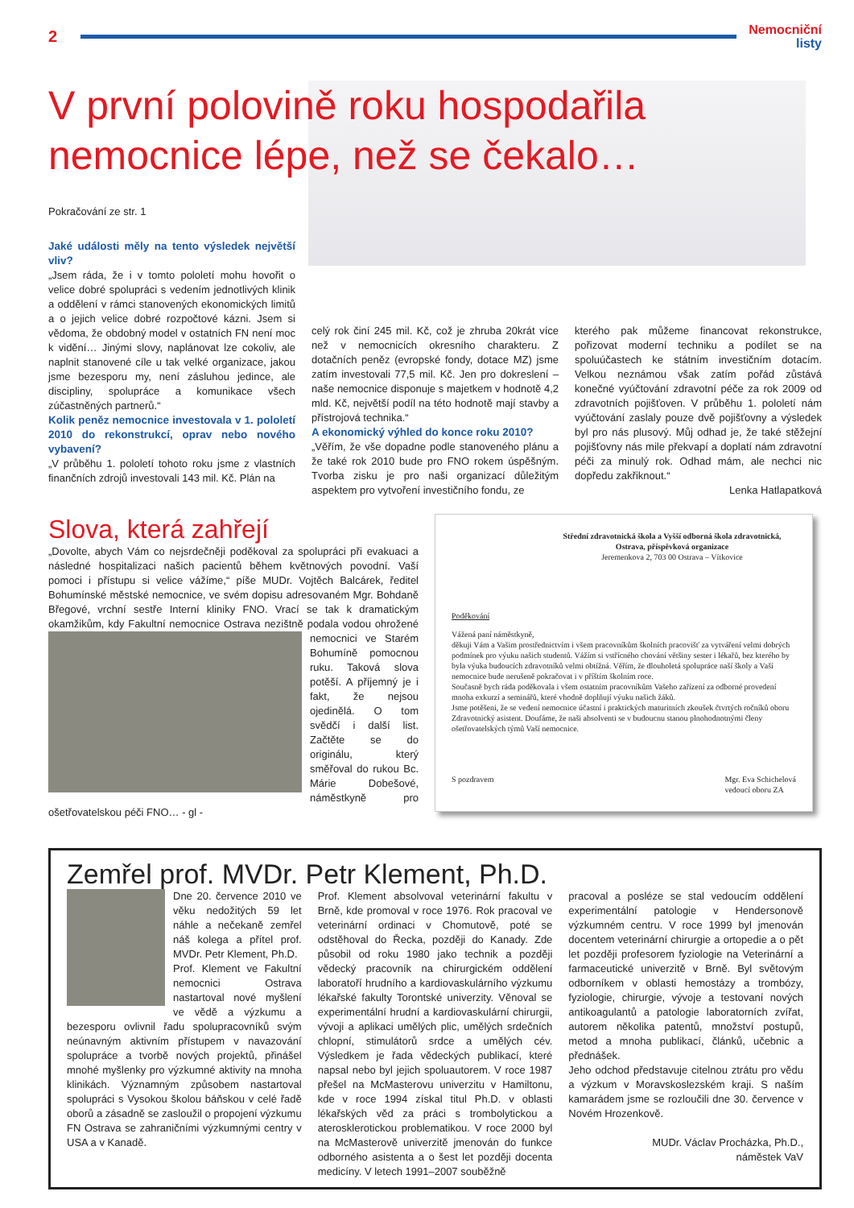2
Nemocniční
listy
V první polovině roku hospodařila
nemocnice lépe, než se čekalo…
Pokračování ze str. 1
Jaké události měly na tento výsledek největší vliv?
„Jsem ráda, že i v tomto pololetí mohu hovořit o velice dobré spolupráci s vedením jednotlivých klinik a oddělení v rámci stanovených ekonomických limitů a o jejich velice dobré rozpočtové kázni. Jsem si vědoma, že obdobný model v ostatních FN není moc k vidění… Jinými slovy, naplánovat lze cokoliv, ale naplnit stanovené cíle u tak velké organizace, jakou jsme bezesporu my, není zásluhou jedince, ale discipliny, spolupráce a komunikace všech zúčastněných partnerů.“
Kolik peněz nemocnice investovala v 1. pololetí 2010 do rekonstrukcí, oprav nebo nového vybavení?
„V průběhu 1. pololetí tohoto roku jsme z vlastních finančních zdrojů investovali 143 mil. Kč. Plán na
celý rok činí 245 mil. Kč, což je zhruba 20krát více než v nemocnicích okresního charakteru. Z dotačních peněz (evropské fondy, dotace MZ) jsme zatím investovali 77,5 mil. Kč. Jen pro dokreslení – naše nemocnice disponuje s majetkem v hodnotě 4,2 mld. Kč, největší podíl na této hodnotě mají stavby a přístrojová technika.“
A ekonomický výhled do konce roku 2010?
„Věřím, že vše dopadne podle stanoveného plánu a že také rok 2010 bude pro FNO rokem úspěšným. Tvorba zisku je pro naši organizací důležitým aspektem pro vytvoření investičního fondu, ze
kterého pak můžeme financovat rekonstrukce, pořizovat moderní techniku a podílet se na spoluúčastech ke státním investičním dotacím. Velkou neznámou však zatím pořád zůstává konečné vyúčtování zdravotní péče za rok 2009 od zdravotních pojišťoven. V průběhu 1. pololetí nám vyúčtování zaslaly pouze dvě pojišťovny a výsledek byl pro nás plusový. Můj odhad je, že také stěžejní pojišťovny nás mile překvapí a doplatí nám zdravotní péči za minulý rok. Odhad mám, ale nechci nic dopředu zakřiknout.“
Lenka Hatlapatková
Slova, která zahřejí
„Dovolte, abych Vám co nejsrdečněji poděkoval za spolupráci při evakuaci a následné hospitalizaci našich pacientů během květnových povodní. Vaší pomoci i přístupu si velice vážíme,“ píše MUDr. Vojtěch Balcárek, ředitel Bohumínské městské nemocnice, ve svém dopisu adresovaném Mgr. Bohdaně Břegové, vrchní sestře Interní kliniky FNO. Vrací se tak k dramatickým okamžikům, kdy Fakultní nemocnice Ostrava nezištně podala vodou ohrožené nemocnici
ve Starém Bohumíně pomocnou ruku. Taková slova potěší. A příjemný je i fakt, že nejsou ojedinělá. O tom svědčí i další list. Začtěte se do originálu, který směřoval do rukou Bc. Márie Dobešové, náměstkyně pro ošetřovatelskou péči FNO… - gl -
Střední zdravotnická škola a Vyšší odborná škola zdravotnická, Ostrava, příspěvková organizace
Jeremenkova 2, 703 00 Ostrava – Vítkovice
Poděkování
Vážená paní náměstkyně,
děkuji Vám a Vašim prostřednictvím i všem pracovníkům školních pracovišť za vytváření velmi dobrých podmínek pro výuku našich studentů. Vážím si vstřícného chování většiny sester i lékařů, bez kterého by byla výuka budoucích zdravotníků velmi obtížná. Věřím, že dlouholetá spolupráce naší školy a Vaší nemocnice bude nerušeně pokračovat i v příštím školním roce.
Současně bych ráda poděkovala i všem ostatním pracovníkům Vašeho zařízení za odborné provedení mnoha exkurzí a seminářů, které vhodně doplňují výuku našich žáků.
Jsme potěšeni, že se vedení nemocnice účastní i praktických maturitních zkoušek čtvrtých ročníků oboru Zdravotnický asistent. Doufáme, že naši absolventi se v budoucnu stanou plnohodnotnými členy ošetřovatelských týmů Vaší nemocnice.
S pozdravem Mgr. Eva Schichelová
vedoucí oboru ZA
Zemřel prof. MVDr. Petr Klement, Ph.D.
Dne 20. července 2010 ve věku nedožitých 59 let náhle a nečekaně zemřel náš kolega a přítel prof. MVDr. Petr Klement, Ph.D.
Prof. Klement ve Fakultní nemocnici Ostrava nastartoval nové myšlení ve vědě a výzkumu a bezesporu ovlivnil řadu spolupracovníků svým neúnavným aktivním přístupem v navazování spolupráce a tvorbě nových projektů, přinášel mnohé myšlenky pro výzkumné aktivity na mnoha klinikách. Významným způsobem nastartoval spolupráci s Vysokou školou báňskou v celé řadě oborů a zásadně se zasloužil o propojení výzkumu FN Ostrava se zahraničními výzkumnými centry v USA a v Kanadě.
Prof. Klement absolvoval veterinární fakultu v Brně, kde promoval v roce 1976. Rok pracoval ve veterinární ordinaci v Chomutově, poté se odstěhoval do Řecka, později do Kanady. Zde působil od roku 1980 jako technik a později vědecký pracovník na chirurgickém oddělení laboratoří hrudního a kardiovaskulárního výzkumu lékařské fakulty Torontské univerzity. Věnoval se experimentální hrudní a kardiovaskulární chirurgii, vývoji a aplikaci umělých plic, umělých srdečních chlopní, stimulátorů srdce a umělých cév. Výsledkem je řada vědeckých publikací, které napsal nebo byl jejich spoluautorem. V roce 1987 přešel na McMasterovu univerzitu v Hamiltonu, kde v roce 1994 získal titul Ph.D. v oblasti lékařských věd za práci s trombolytickou a aterosklerotickou problematikou. V roce 2000 byl na McMasterově univerzitě jmenován do funkce odborného asistenta a o šest let později docenta medicíny. V letech 1991–2007 souběžně
pracoval a posléze se stal vedoucím oddělení experimentální patologie v Hendersonově výzkumném centru. V roce 1999 byl jmenován docentem veterinární chirurgie a ortopedie a o pět let později profesorem fyziologie na Veterinární a farmaceutické univerzitě v Brně. Byl světovým odborníkem v oblasti hemostázy a trombózy, fyziologie, chirurgie, vývoje a testovaní nových antikoagulantů a patologie laboratorních zvířat, autorem několika patentů, množství postupů, metod a mnoha publikací, článků, učebnic a přednášek.
Jeho odchod představuje citelnou ztrátu pro vědu a výzkum v Moravskoslezském kraji. S naším kamarádem jsme se rozloučili dne 30. července v Novém Hrozenkově.
MUDr. Václav Procházka, Ph.D.,
náměstek VaV